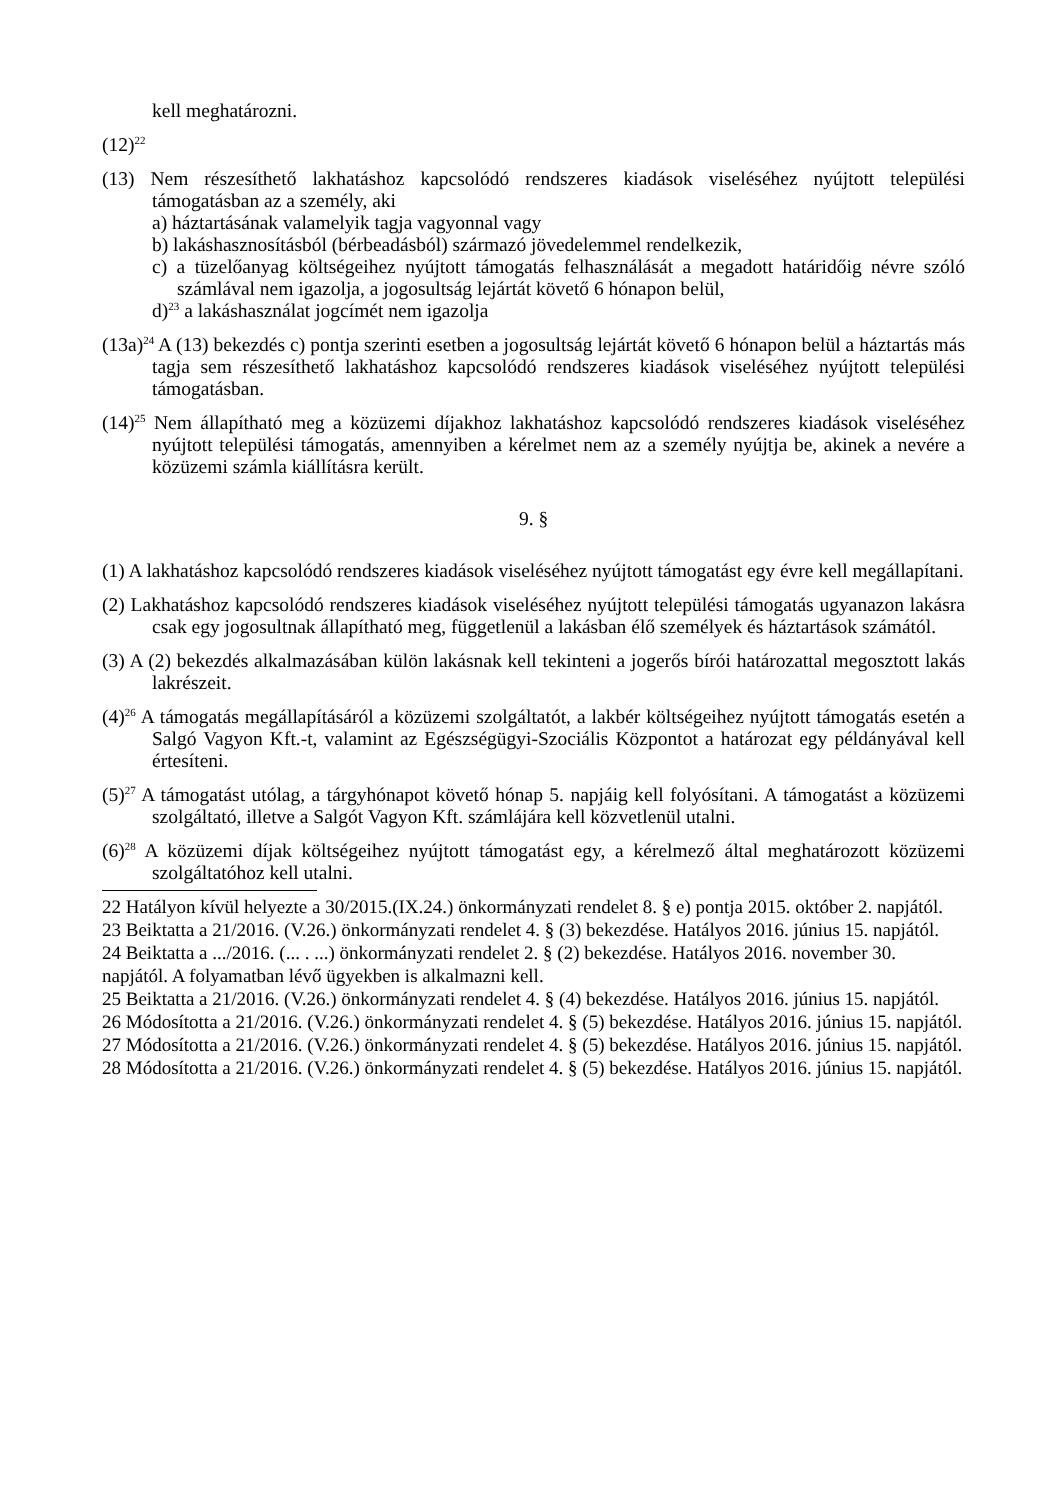kell meghatározni.
(12)<sup>22</sup>
(13) Nem részesíthető lakhatáshoz kapcsolódó rendszeres kiadások viseléséhez nyújtott települési támogatásban az a személy, aki
a) háztartásának valamelyik tagja vagyonnal vagy
b) lakáshasznosításból (bérbeadásból) származó jövedelemmel rendelkezik,
c) a tüzelőanyag költségeihez nyújtott támogatás felhasználását a megadott határidőig névre szóló számlával nem igazolja, a jogosultság lejártát követő 6 hónapon belül,
d)<sup>23</sup> a lakáshasználat jogcímét nem igazolja
(13a)<sup>24</sup> A (13) bekezdés c) pontja szerinti esetben a jogosultság lejártát követő 6 hónapon belül a háztartás más tagja sem részesíthető lakhatáshoz kapcsolódó rendszeres kiadások viseléséhez nyújtott települési támogatásban.
(14)<sup>25</sup> Nem állapítható meg a közüzemi díjakhoz lakhatáshoz kapcsolódó rendszeres kiadások viseléséhez nyújtott települési támogatás, amennyiben a kérelmet nem az a személy nyújtja be, akinek a nevére a közüzemi számla kiállításra került.
9. §
(1) A lakhatáshoz kapcsolódó rendszeres kiadások viseléséhez nyújtott támogatást egy évre kell megállapítani.
(2) Lakhatáshoz kapcsolódó rendszeres kiadások viseléséhez nyújtott települési támogatás ugyanazon lakásra csak egy jogosultnak állapítható meg, függetlenül a lakásban élő személyek és háztartások számától.
(3) A (2) bekezdés alkalmazásában külön lakásnak kell tekinteni a jogerős bírói határozattal megosztott lakás lakrészeit.
(4)<sup>26</sup> A támogatás megállapításáról a közüzemi szolgáltatót, a lakbér költségeihez nyújtott támogatás esetén a Salgó Vagyon Kft.-t, valamint az Egészségügyi-Szociális Központot a határozat egy példányával kell értesíteni.
(5)<sup>27</sup> A támogatást utólag, a tárgyhónapot követő hónap 5. napjáig kell folyósítani. A támogatást a közüzemi szolgáltató, illetve a Salgót Vagyon Kft. számlájára kell közvetlenül utalni.
(6)<sup>28</sup> A közüzemi díjak költségeihez nyújtott támogatást egy, a kérelmező által meghatározott közüzemi szolgáltatóhoz kell utalni.
22 Hatályon kívül helyezte a 30/2015.(IX.24.) önkormányzati rendelet 8. § e) pontja 2015. október 2. napjától.
23 Beiktatta a 21/2016. (V.26.) önkormányzati rendelet 4. § (3) bekezdése. Hatályos 2016. június 15. napjától.
24 Beiktatta a .../2016. (... . ...) önkormányzati rendelet 2. § (2) bekezdése. Hatályos 2016. november 30. napjától. A folyamatban lévő ügyekben is alkalmazni kell.
25 Beiktatta a 21/2016. (V.26.) önkormányzati rendelet 4. § (4) bekezdése. Hatályos 2016. június 15. napjától.
26 Módosította a 21/2016. (V.26.) önkormányzati rendelet 4. § (5) bekezdése. Hatályos 2016. június 15. napjától.
27 Módosította a 21/2016. (V.26.) önkormányzati rendelet 4. § (5) bekezdése. Hatályos 2016. június 15. napjától.
28 Módosította a 21/2016. (V.26.) önkormányzati rendelet 4. § (5) bekezdése. Hatályos 2016. június 15. napjától.